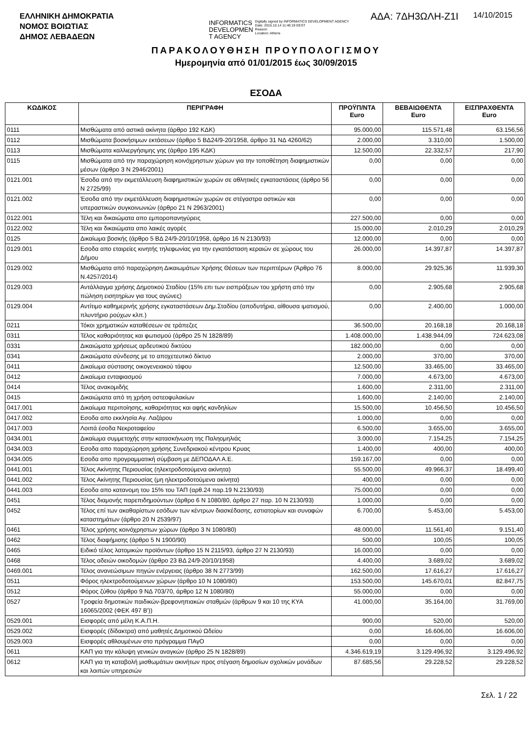ΕΛΛΗΝΙΚΗ ΔΗΜΟΚΡΑΤΙΑ
ΝΟΜΟΣ ΒΟΙΩΤΙΑΣ
ΔΗΜΟΣ ΛΕΒΑΔΕΩΝ
INFORMATICS
DEVELOPMEN
T AGENCY
Digitally signed by INFORMATICS DEVELOPMENT AGENCY
Date: 2015.10.14 11:46:19 EEST
Reason:
Location: Athens
ΑΔΑ: 7ΔΗ3ΩΛΗ-Ζ1Ι
14/10/2015
ΠΑΡΑΚΟΛΟΥΘΗΣΗ ΠΡΟΥΠΟΛΟΓΙΣΜΟΥ
Ημερομηνία από 01/01/2015 έως 30/09/2015
ΕΣΟΔΑ
| ΚΩΔΙΚΟΣ | ΠΕΡΙΓΡΑΦΗ | ΠΡΟΫΠ/ΝΤΑ Euro | ΒΕΒΑΙΩΘΕΝΤΑ Euro | ΕΙΣΠΡΑΧΘΕΝΤΑ Euro |
| --- | --- | --- | --- | --- |
| 0111 | Μισθώματα από αστικά ακίνητα (άρθρο 192 ΚΔΚ) | 95.000,00 | 115.571,48 | 63.156,56 |
| 0112 | Μισθώματα βοσκήσιμων εκτάσεων (άρθρο 5 ΒΔ24/9-20/1958, άρθρο 31 ΝΔ 4260/62) | 2.000,00 | 3.310,00 | 1.500,00 |
| 0113 | Μισθώματα καλλιεργήσιμης γης (άρθρο 195 ΚΔΚ) | 12.500,00 | 22.332,57 | 217,90 |
| 0115 | Μισθώματα από την παραχώρηση κοινόχρηστων χώρων για την τοποθέτηση διαφημιστικών μέσων (άρθρο 3 Ν 2946/2001) | 0,00 | 0,00 | 0,00 |
| 0121.001 | Έσοδα από την εκμετάλλευση διαφημιστικών χωρών σε αθλητικές εγκαταστάσεις (άρθρο 56 Ν 2725/99) | 0,00 | 0,00 | 0,00 |
| 0121.002 | Έσοδα από την εκμετάλλευση διαφημιστικών χωρών σε στέγαστρα αστικών και υπεραστικών συγκοινωνιών (άρθρο 21 Ν 2963/2001) | 0,00 | 0,00 | 0,00 |
| 0122.001 | Τέλη και δικαιώματα απο εμποροπανηγύρεις | 227.500,00 | 0,00 | 0,00 |
| 0122.002 | Τέλη και δικαιώματα απο λαικές αγορές | 15.000,00 | 2.010,29 | 2.010,29 |
| 0125 | Δικαίωμα βοσκής (άρθρο 5 ΒΔ 24/9-20/10/1958, άρθρο 16 Ν 2130/93) | 12.000,00 | 0,00 | 0,00 |
| 0129.001 | Εσοδα απο εταιρείες κινητής τηλεφωνίας για την εγκατάσταση κεραιών σε χώρους του Δήμου | 26.000,00 | 14.397,87 | 14.397,87 |
| 0129.002 | Μισθώματα από παραχώρηση Δικαιωμάτων Χρήσης Θέσεων των περιπτέρων (Άρθρο 76 Ν.4257/2014) | 8.000,00 | 29.925,36 | 11.939,30 |
| 0129.003 | Αντάλλαγμα χρήσης Δημοτικού Σταδίου (15% επι των εισπράξεων του χρήστη από την πώληση εισητηρίων για τους αγώνες) | 0,00 | 2.905,68 | 2.905,68 |
| 0129.004 | Αντίτιμο καθημερινής χρήσης εγκαταστάσεων Δημ.Σταδίου (αποδυτήρια, αίθουσα ιματισμού, πλυντήριο ρούχων κλπ.) | 0,00 | 2.400,00 | 1.000,00 |
| 0211 | Τόκοι χρηματικών καταθέσεων σε τράπεζες | 36.500,00 | 20.168,18 | 20.168,18 |
| 0311 | Τέλος καθαριότητας και φωτισμού (άρθρο 25 Ν 1828/89) | 1.408.000,00 | 1.438.944,09 | 724.623,08 |
| 0331 | Δικαιώματα χρήσεως αρδευτικού δικτύου | 182.000,00 | 0,00 | 0,00 |
| 0341 | Δικαιώματα σύνδεσης με το αποχετευτικό δίκτυο | 2.000,00 | 370,00 | 370,00 |
| 0411 | Δικαίωμα σύστασης οικογενειακού τάφου | 12.500,00 | 33.465,00 | 33.465,00 |
| 0412 | Δικαίωμα ενταφιασμού | 7.000,00 | 4.673,00 | 4.673,00 |
| 0414 | Τέλος ανακομιδής | 1.600,00 | 2.311,00 | 2.311,00 |
| 0415 | Δικαιώματα από τη χρήση οστεοφυλακίων | 1.600,00 | 2.140,00 | 2.140,00 |
| 0417.001 | Δικαίωμα περιποίησης, καθαριότητας και αφής κανδηλίων | 15.500,00 | 10.456,50 | 10.456,50 |
| 0417.002 | Εσοδα απο εκκλησία Αγ. Λαζάρου | 1.000,00 | 0,00 | 0,00 |
| 0417.003 | Λοιπά έσοδα Νεκροταφείου | 6.500,00 | 3.655,00 | 3.655,00 |
| 0434.001 | Δικαίωμα συμμετοχής στην κατασκήνωση της Παληομηλιάς | 3.000,00 | 7.154,25 | 7.154,25 |
| 0434.003 | Εσοδα απο παραχώρηση χρήσης Συνεδριακού κέντρου Κρυας | 1.400,00 | 400,00 | 400,00 |
| 0434.005 | Εσοδα απο προγραμματική σύμβαση με ΔΕΠΟΔΑΛ Α.Ε. | 159.167,00 | 0,00 | 0,00 |
| 0441.001 | Τέλος Ακίνητης Περιουσίας (ηλεκτροδοτούμενα ακίνητα) | 55.500,00 | 49.966,37 | 18.499,40 |
| 0441.002 | Τέλος Ακίνητης Περιουσίας (μη ηλεκτροδοτούμενα ακίνητα) | 400,00 | 0,00 | 0,00 |
| 0441.003 | Εσοδα απο κατανομη του 15% του ΤΑΠ (αρθ.24 παρ.19 Ν.2130/93) | 75.000,00 | 0,00 | 0,00 |
| 0451 | Τέλος διαμονής παρεπιδημούντων (άρθρο 6 Ν 1080/80, άρθρο 27 παρ. 10 Ν 2130/93) | 1.000,00 | 0,00 | 0,00 |
| 0452 | Τέλος επί των ακαθαρίστων εσόδων των κέντρων διασκέδασης, εστιατορίων και συναφών καταστημάτων (άρθρο 20 Ν 2539/97) | 6.700,00 | 5.453,00 | 5.453,00 |
| 0461 | Τέλος χρήσης κοινόχρηστων χώρων (άρθρο 3 Ν 1080/80) | 48.000,00 | 11.561,40 | 9.151,40 |
| 0462 | Τέλος διαφήμισης (άρθρο 5 Ν 1900/90) | 500,00 | 100,05 | 100,05 |
| 0465 | Ειδικό τέλος λατομικών προϊόντων (άρθρο 15 Ν 2115/93, άρθρο 27 Ν 2130/93) | 16.000,00 | 0,00 | 0,00 |
| 0468 | Τέλος αδειών οικοδομών (άρθρο 23 ΒΔ 24/9-20/10/1958) | 4.400,00 | 3.689,02 | 3.689,02 |
| 0469.001 | Τέλος ανανεώσιμων πηγών ενέργειας (άρθρο 38 Ν 2773/99) | 162.500,00 | 17.616,27 | 17.616,27 |
| 0511 | Φόρος ηλεκτροδοτούμενων χώρων (άρθρο 10 Ν 1080/80) | 153.500,00 | 145.670,01 | 82.847,75 |
| 0512 | Φόρος ζύθου (άρθρο 9 ΝΔ 703/70, άρθρο 12 Ν 1080/80) | 55.000,00 | 0,00 | 0,00 |
| 0527 | Τροφεία δημοτικών παιδικών-βρεφονηπιακών σταθμών (άρθρων 9 και 10 της ΚΥΑ 16065/2002 (ΦΕΚ 497 Β')) | 41.000,00 | 35.164,00 | 31.769,00 |
| 0529.001 | Εισφορές από μέλη Κ.Α.Π.Η. | 900,00 | 520,00 | 520,00 |
| 0529.002 | Εισφορές (δίδακτρα) από μαθητές Δημοτικού Ωδείου | 0,00 | 16.606,00 | 16.606,00 |
| 0529.003 | Εισφορές αθλουμένων στο πρόγραμμα ΠΑγΟ | 0,00 | 0,00 | 0,00 |
| 0611 | ΚΑΠ για την κάλυψη γενικών αναγκών (άρθρο 25 Ν 1828/89) | 4.346.619,19 | 3.129.496,92 | 3.129.496,92 |
| 0612 | ΚΑΠ για τη καταβολή μισθωμάτων ακινήτων προς στέγαση δημοσίων σχολικών μονάδων και λοιπών υπηρεσιών | 87.685,56 | 29.228,52 | 29.228,52 |
Σελ. 1 / 22